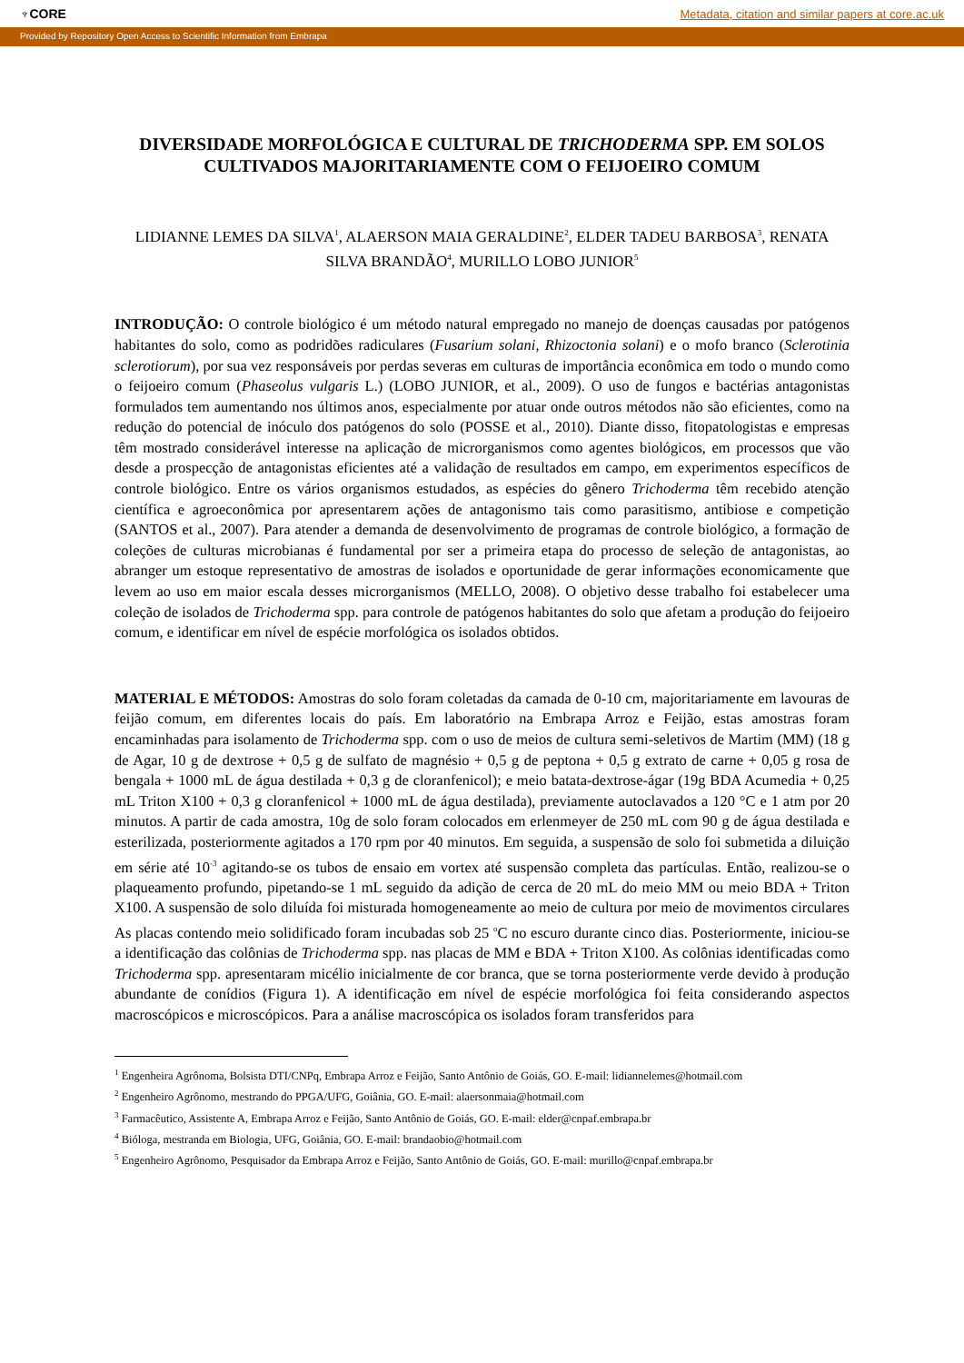♆CORE Metadata, citation and similar papers at core.ac.uk
Provided by Repository Open Access to Scientific Information from Embrapa
DIVERSIDADE MORFOLÓGICA E CULTURAL DE TRICHODERMA SPP. EM SOLOS CULTIVADOS MAJORITARIAMENTE COM O FEIJOEIRO COMUM
LIDIANNE LEMES DA SILVA<sup>1</sup>, ALAERSON MAIA GERALDINE<sup>2</sup>, ELDER TADEU BARBOSA<sup>3</sup>, RENATA SILVA BRANDÃO<sup>4</sup>, MURILLO LOBO JUNIOR<sup>5</sup>
INTRODUÇÃO: O controle biológico é um método natural empregado no manejo de doenças causadas por patógenos habitantes do solo, como as podridões radiculares (Fusarium solani, Rhizoctonia solani) e o mofo branco (Sclerotinia sclerotiorum), por sua vez responsáveis por perdas severas em culturas de importância econômica em todo o mundo como o feijoeiro comum (Phaseolus vulgaris L.) (LOBO JUNIOR, et al., 2009). O uso de fungos e bactérias antagonistas formulados tem aumentando nos últimos anos, especialmente por atuar onde outros métodos não são eficientes, como na redução do potencial de inóculo dos patógenos do solo (POSSE et al., 2010). Diante disso, fitopatologistas e empresas têm mostrado considerável interesse na aplicação de microrganismos como agentes biológicos, em processos que vão desde a prospecção de antagonistas eficientes até a validação de resultados em campo, em experimentos específicos de controle biológico. Entre os vários organismos estudados, as espécies do gênero Trichoderma têm recebido atenção científica e agroeconômica por apresentarem ações de antagonismo tais como parasitismo, antibiose e competição (SANTOS et al., 2007). Para atender a demanda de desenvolvimento de programas de controle biológico, a formação de coleções de culturas microbianas é fundamental por ser a primeira etapa do processo de seleção de antagonistas, ao abranger um estoque representativo de amostras de isolados e oportunidade de gerar informações economicamente que levem ao uso em maior escala desses microrganismos (MELLO, 2008). O objetivo desse trabalho foi estabelecer uma coleção de isolados de Trichoderma spp. para controle de patógenos habitantes do solo que afetam a produção do feijoeiro comum, e identificar em nível de espécie morfológica os isolados obtidos.
MATERIAL E MÉTODOS: Amostras do solo foram coletadas da camada de 0-10 cm, majoritariamente em lavouras de feijão comum, em diferentes locais do país. Em laboratório na Embrapa Arroz e Feijão, estas amostras foram encaminhadas para isolamento de Trichoderma spp. com o uso de meios de cultura semi-seletivos de Martim (MM) (18 g de Agar, 10 g de dextrose + 0,5 g de sulfato de magnésio + 0,5 g de peptona + 0,5 g extrato de carne + 0,05 g rosa de bengala + 1000 mL de água destilada + 0,3 g de cloranfenicol); e meio batata-dextrose-ágar (19g BDA Acumedia + 0,25 mL Triton X100 + 0,3 g cloranfenicol + 1000 mL de água destilada), previamente autoclavados a 120 °C e 1 atm por 20 minutos. A partir de cada amostra, 10g de solo foram colocados em erlenmeyer de 250 mL com 90 g de água destilada e esterilizada, posteriormente agitados a 170 rpm por 40 minutos. Em seguida, a suspensão de solo foi submetida a diluição em série até 10<sup>-3</sup> agitando-se os tubos de ensaio em vortex até suspensão completa das partículas. Então, realizou-se o plaqueamento profundo, pipetando-se 1 mL seguido da adição de cerca de 20 mL do meio MM ou meio BDA + Triton X100. A suspensão de solo diluída foi misturada homogeneamente ao meio de cultura por meio de movimentos circulares As placas contendo meio solidificado foram incubadas sob 25 <sup>o</sup>C no escuro durante cinco dias. Posteriormente, iniciou-se a identificação das colônias de Trichoderma spp. nas placas de MM e BDA + Triton X100. As colônias identificadas como Trichoderma spp. apresentaram micélio inicialmente de cor branca, que se torna posteriormente verde devido à produção abundante de conídios (Figura 1). A identificação em nível de espécie morfológica foi feita considerando aspectos macroscópicos e microscópicos. Para a análise macroscópica os isolados foram transferidos para
<sup>1</sup> Engenheira Agrônoma, Bolsista DTI/CNPq, Embrapa Arroz e Feijão, Santo Antônio de Goiás, GO. E-mail: lidiannelemes@hotmail.com
<sup>2</sup> Engenheiro Agrônomo, mestrando do PPGA/UFG, Goiânia, GO. E-mail: alaersonmaia@hotmail.com
<sup>3</sup> Farmacêutico, Assistente A, Embrapa Arroz e Feijão, Santo Antônio de Goiás, GO. E-mail: elder@cnpaf.embrapa.br
<sup>4</sup> Bióloga, mestranda em Biologia, UFG, Goiânia, GO. E-mail: brandaobio@hotmail.com
<sup>5</sup> Engenheiro Agrônomo, Pesquisador da Embrapa Arroz e Feijão, Santo Antônio de Goiás, GO. E-mail: murillo@cnpaf.embrapa.br